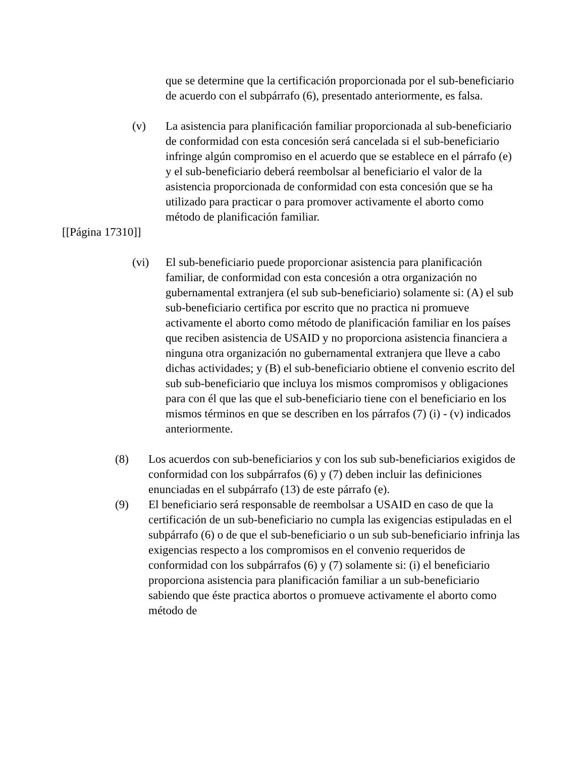que se determine que la certificación proporcionada por el sub-beneficiario de acuerdo con el subpárrafo (6), presentado anteriormente, es falsa.
(v) La asistencia para planificación familiar proporcionada al sub-beneficiario de conformidad con esta concesión será cancelada si el sub-beneficiario infringe algún compromiso en el acuerdo que se establece en el párrafo (e) y el sub-beneficiario deberá reembolsar al beneficiario el valor de la asistencia proporcionada de conformidad con esta concesión que se ha utilizado para practicar o para promover activamente el aborto como método de planificación familiar.
[[Página 17310]]
(vi) El sub-beneficiario puede proporcionar asistencia para planificación familiar, de conformidad con esta concesión a otra organización no gubernamental extranjera (el sub sub-beneficiario) solamente si: (A) el sub sub-beneficiario certifica por escrito que no practica ni promueve activamente el aborto como método de planificación familiar en los países que reciben asistencia de USAID y no proporciona asistencia financiera a ninguna otra organización no gubernamental extranjera que lleve a cabo dichas actividades; y (B) el sub-beneficiario obtiene el convenio escrito del sub sub-beneficiario que incluya los mismos compromisos y obligaciones para con él que las que el sub-beneficiario tiene con el beneficiario en los mismos términos en que se describen en los párrafos (7) (i) - (v) indicados anteriormente.
(8) Los acuerdos con sub-beneficiarios y con los sub sub-beneficiarios exigidos de conformidad con los subpárrafos (6) y (7) deben incluir las definiciones enunciadas en el subpárrafo (13) de este párrafo (e).
(9) El beneficiario será responsable de reembolsar a USAID en caso de que la certificación de un sub-beneficiario no cumpla las exigencias estipuladas en el subpárrafo (6) o de que el sub-beneficiario o un sub sub-beneficiario infrinja las exigencias respecto a los compromisos en el convenio requeridos de conformidad con los subpárrafos (6) y (7) solamente si: (i) el beneficiario proporciona asistencia para planificación familiar a un sub-beneficiario sabiendo que éste practica abortos o promueve activamente el aborto como método de